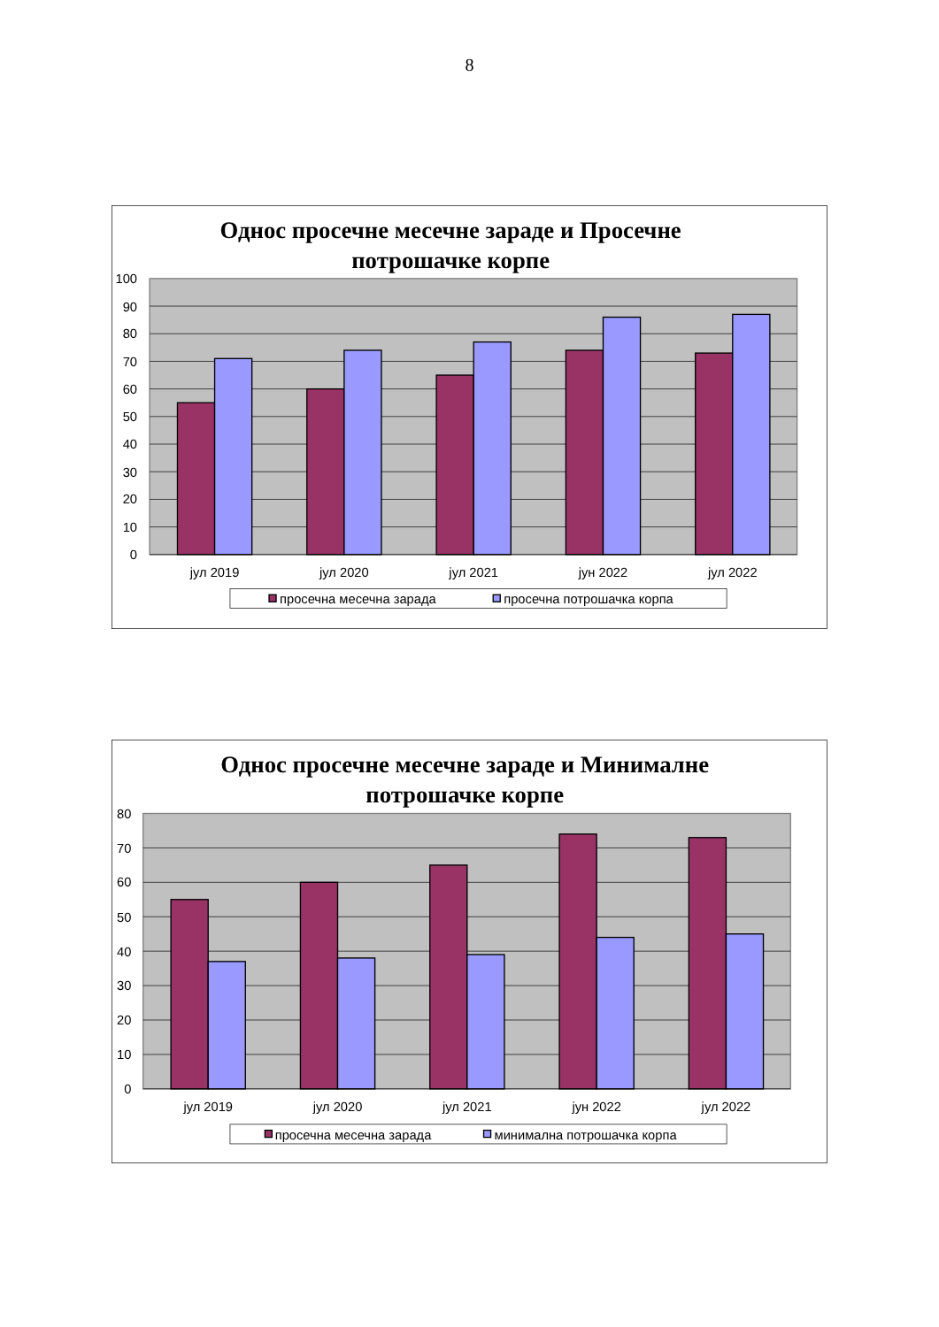8
Однос просечне месечне зараде и Просечне
потрошачке корпе
100
90
80
70
60
50
40
30
20
10
0
јул 2019
јул 2020
јул 2021
јун 2022
јул 2022
просечна месечна зарада
просечна потрошачка корпа
Однос просечне месечне зараде и Минималне
потрошачке корпе
80
70
60
50
40
30
20
10
0
јул 2019
јул 2020
јул 2021
јун 2022
јул 2022
просечна месечна зарада
минимална потрошачка корпа